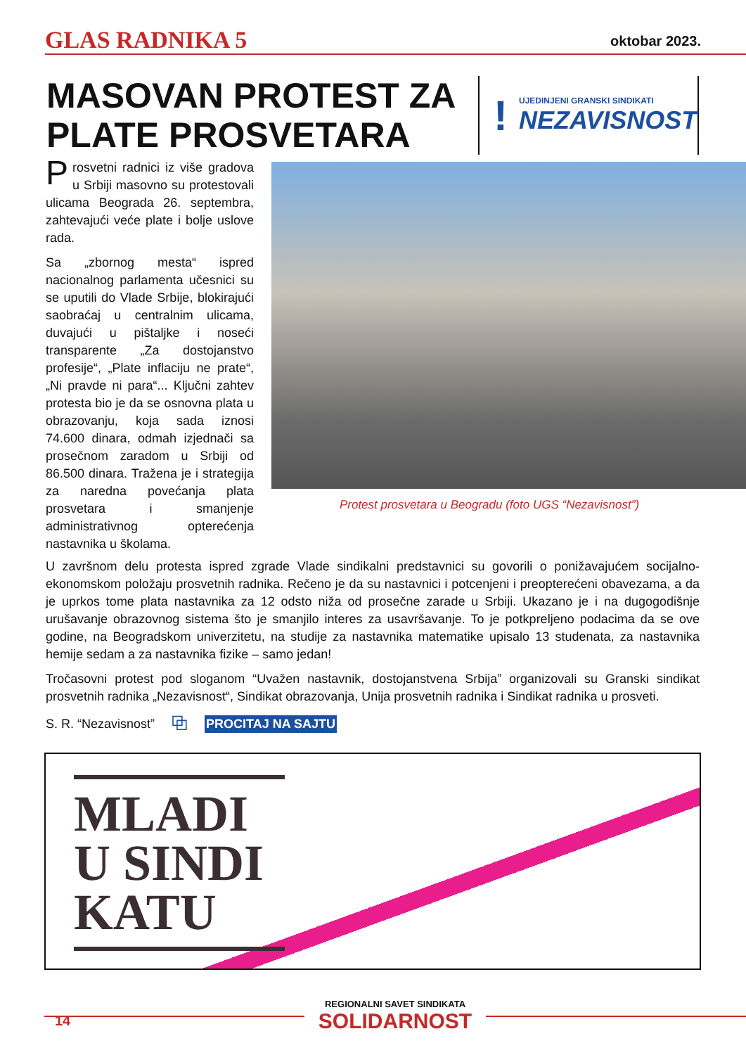GLAS RADNIKA 5 oktobar 2023.
MASOVAN PROTEST ZA PLATE PROSVETARA
!
UJEDINJENI GRANSKI SINDIKATI
NEZAVISNOST
Prosvetni radnici iz više gradova u Srbiji masovno su protestovali ulicama Beograda 26. septembra, zahtevajući veće plate i bolje uslove rada.
Sa „zbornog mesta“ ispred nacionalnog parlamenta učesnici su se uputili do Vlade Srbije, blokirajući saobraćaj u centralnim ulicama, duvajući u pištaljke i noseći transparente „Za dostojanstvo profesije“, „Plate inflaciju ne prate“, „Ni pravde ni para“... Ključni zahtev protesta bio je da se osnovna plata u obrazovanju, koja sada iznosi 74.600 dinara, odmah izjednači sa prosečnom zaradom u Srbiji od 86.500 dinara. Tražena je i strategija za naredna povećanja plata prosvetara i smanjenje administrativnog opterećenja nastavnika u školama.
Protest prosvetara u Beogradu (foto UGS “Nezavisnost”)
U završnom delu protesta ispred zgrade Vlade sindikalni predstavnici su govorili o ponižavajućem socijalno-ekonomskom položaju prosvetnih radnika. Rečeno je da su nastavnici i potcenjeni i preopterećeni obavezama, a da je uprkos tome plata nastavnika za 12 odsto niža od prosečne zarade u Srbiji. Ukazano je i na dugogodišnje urušavanje obrazovnog sistema što je smanjilo interes za usavršavanje. To je potkpreljeno podacima da se ove godine, na Beogradskom univerzitetu, na studije za nastavnika matematike upisalo 13 studenata, za nastavnika hemije sedam a za nastavnika fizike – samo jedan!
Tročasovni protest pod sloganom “Uvažen nastavnik, dostojanstvena Srbija” organizovali su Granski sindikat prosvetnih radnika „Nezavisnost“, Sindikat obrazovanja, Unija prosvetnih radnika i Sindikat radnika u prosveti.
S. R. “Nezavisnost” ⧉ PROCITAJ NA SAJTU
MLADI
U SINDI
KATU
REGIONALNI SAVET SINDIKATA
SOLIDARNOST
14